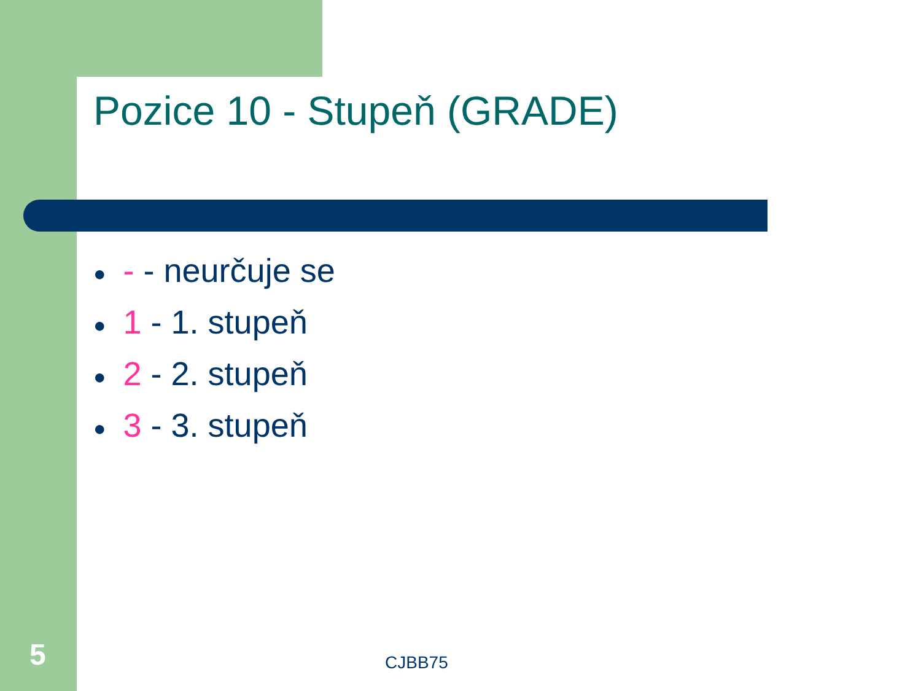Pozice 10 - Stupeň (GRADE)
● - - neurčuje se
● 1 - 1. stupeň
● 2 - 2. stupeň
● 3 - 3. stupeň
5 CJBB75